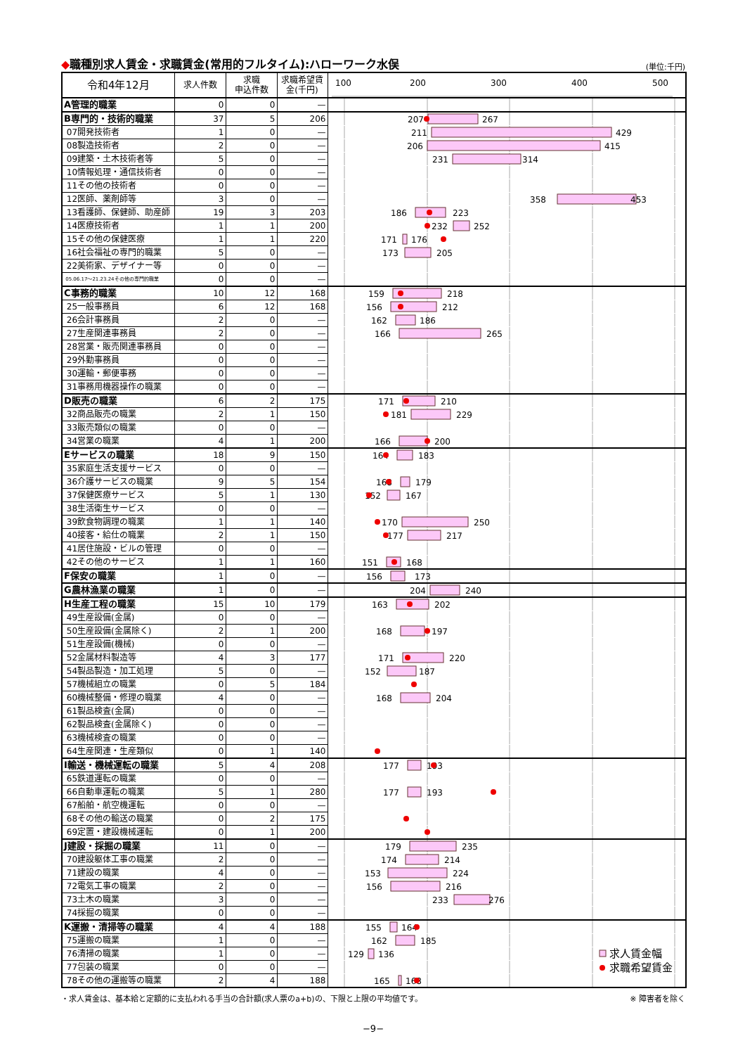◆職種別求人賃金・求職賃金(常用的フルタイム):ハローワーク水俣
(単位:千円)
| 令和4年12月 | 求人件数 | 求職 申込件数 | 求職希望賃 金(千円) | 100 200 300 400 500 |
| A管理的職業 | 0 | 0 | — | |
| B専門的・技術的職業 | 37 | 5 | 206 | 207 267 |
| 07開発技術者 | 1 | 0 | — | 211 429 |
| 08製造技術者 | 2 | 0 | — | 206 415 |
| 09建築・土木技術者等 | 5 | 0 | — | 231 314 |
| 10情報処理・通信技術者 | 0 | 0 | — | |
| 11その他の技術者 | 0 | 0 | — | |
| 12医師、薬剤師等 | 3 | 0 | — | 358 453 |
| 13看護師、保健師、助産師 | 19 | 3 | 203 | 186 223 |
| 14医療技術者 | 1 | 1 | 200 | 232 252 |
| 15その他の保健医療 | 1 | 1 | 220 | 171 176 |
| 16社会福祉の専門的職業 | 5 | 0 | — | 173 205 |
| 22美術家、デザイナー等 | 0 | 0 | — | |
| 05.06.17～21.23.24その他の専門的職業 | 0 | 0 | — | |
| C事務的職業 | 10 | 12 | 168 | 159 218 |
| 25一般事務員 | 6 | 12 | 168 | 156 212 |
| 26会計事務員 | 2 | 0 | — | 162 186 |
| 27生産関連事務員 | 2 | 0 | — | 166 265 |
| 28営業・販売関連事務員 | 0 | 0 | — | |
| 29外勤事務員 | 0 | 0 | — | |
| 30運輸・郵便事務 | 0 | 0 | — | |
| 31事務用機器操作の職業 | 0 | 0 | — | |
| D販売の職業 | 6 | 2 | 175 | 171 210 |
| 32商品販売の職業 | 2 | 1 | 150 | 181 229 |
| 33販売類似の職業 | 0 | 0 | — | |
| 34営業の職業 | 4 | 1 | 200 | 166 200 |
| Eサービスの職業 | 18 | 9 | 150 | 164 183 |
| 35家庭生活支援サービス | 0 | 0 | — | |
| 36介護サービスの職業 | 9 | 5 | 154 | 168 179 |
| 37保健医療サービス | 5 | 1 | 130 | 152 167 |
| 38生活衛生サービス | 0 | 0 | — | |
| 39飲食物調理の職業 | 1 | 1 | 140 | 170 250 |
| 40接客・給仕の職業 | 2 | 1 | 150 | 177 217 |
| 41居住施設・ビルの管理 | 0 | 0 | — | |
| 42その他のサービス | 1 | 1 | 160 | 151 168 |
| F保安の職業 | 1 | 0 | — | 156 173 |
| G農林漁業の職業 | 1 | 0 | — | 204 240 |
| H生産工程の職業 | 15 | 10 | 179 | 163 202 |
| 49生産設備(金属) | 0 | 0 | — | |
| 50生産設備(金属除く) | 2 | 1 | 200 | 168 197 |
| 51生産設備(機械) | 0 | 0 | — | |
| 52金属材料製造等 | 4 | 3 | 177 | 171 220 |
| 54製品製造・加工処理 | 5 | 0 | — | 152 187 |
| 57機械組立の職業 | 0 | 5 | 184 | |
| 60機械整備・修理の職業 | 4 | 0 | — | 168 204 |
| 61製品検査(金属) | 0 | 0 | — | |
| 62製品検査(金属除く) | 0 | 0 | — | |
| 63機械検査の職業 | 0 | 0 | — | |
| 64生産関連・生産類似 | 0 | 1 | 140 | |
| I輸送・機械運転の職業 | 5 | 4 | 208 | 177 193 |
| 65鉄道運転の職業 | 0 | 0 | — | |
| 66自動車運転の職業 | 5 | 1 | 280 | 177 193 |
| 67船舶・航空機運転 | 0 | 0 | — | |
| 68その他の輸送の職業 | 0 | 2 | 175 | |
| 69定置・建設機械運転 | 0 | 1 | 200 | |
| J建設・採掘の職業 | 11 | 0 | — | 179 235 |
| 70建設躯体工事の職業 | 2 | 0 | — | 174 214 |
| 71建設の職業 | 4 | 0 | — | 153 224 |
| 72電気工事の職業 | 2 | 0 | — | 156 216 |
| 73土木の職業 | 3 | 0 | — | 233 276 |
| 74採掘の職業 | 0 | 0 | — | |
| K運搬・清掃等の職業 | 4 | 4 | 188 | 155 164 |
| 75運搬の職業 | 1 | 0 | — | 162 185 |
| 76清掃の職業 | 1 | 0 | — | 129 136 求人賃金幅 |
| 77包装の職業 | 0 | 0 | — | 求職希望賃金 |
| 78その他の運搬等の職業 | 2 | 4 | 188 | 165 168 |
・求人賃金は、基本給と定額的に支払われる手当の合計額(求人票のa+b)の、下限と上限の平均値です。 ※ 障害者を除く
−9−